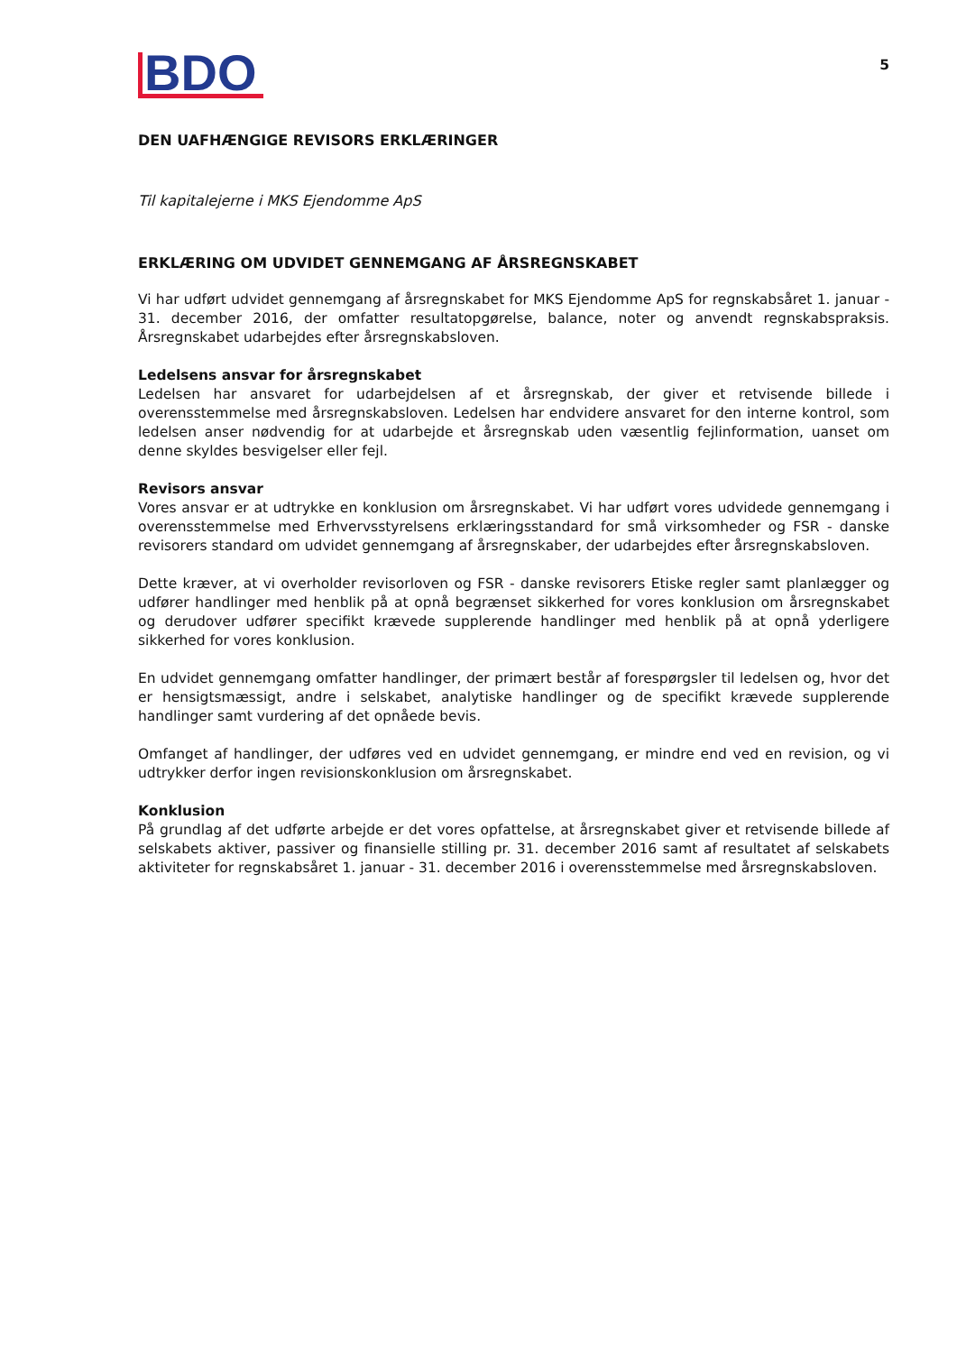BDO
5
DEN UAFHÆNGIGE REVISORS ERKLÆRINGER
Til kapitalejerne i MKS Ejendomme ApS
ERKLÆRING OM UDVIDET GENNEMGANG AF ÅRSREGNSKABET
Vi har udført udvidet gennemgang af årsregnskabet for MKS Ejendomme ApS for regnskabsåret 1. januar - 31. december 2016, der omfatter resultatopgørelse, balance, noter og anvendt regnskabspraksis. Årsregnskabet udarbejdes efter årsregnskabsloven.
Ledelsens ansvar for årsregnskabet
Ledelsen har ansvaret for udarbejdelsen af et årsregnskab, der giver et retvisende billede i overensstemmelse med årsregnskabsloven. Ledelsen har endvidere ansvaret for den interne kontrol, som ledelsen anser nødvendig for at udarbejde et årsregnskab uden væsentlig fejlinformation, uanset om denne skyldes besvigelser eller fejl.
Revisors ansvar
Vores ansvar er at udtrykke en konklusion om årsregnskabet. Vi har udført vores udvidede gennemgang i overensstemmelse med Erhvervsstyrelsens erklæringsstandard for små virksomheder og FSR - danske revisorers standard om udvidet gennemgang af årsregnskaber, der udarbejdes efter årsregnskabsloven.
Dette kræver, at vi overholder revisorloven og FSR - danske revisorers Etiske regler samt planlægger og udfører handlinger med henblik på at opnå begrænset sikkerhed for vores konklusion om årsregnskabet og derudover udfører specifikt krævede supplerende handlinger med henblik på at opnå yderligere sikkerhed for vores konklusion.
En udvidet gennemgang omfatter handlinger, der primært består af forespørgsler til ledelsen og, hvor det er hensigtsmæssigt, andre i selskabet, analytiske handlinger og de specifikt krævede supplerende handlinger samt vurdering af det opnåede bevis.
Omfanget af handlinger, der udføres ved en udvidet gennemgang, er mindre end ved en revision, og vi udtrykker derfor ingen revisionskonklusion om årsregnskabet.
Konklusion
På grundlag af det udførte arbejde er det vores opfattelse, at årsregnskabet giver et retvisende billede af selskabets aktiver, passiver og finansielle stilling pr. 31. december 2016 samt af resultatet af selskabets aktiviteter for regnskabsåret 1. januar - 31. december 2016 i overensstemmelse med årsregnskabsloven.